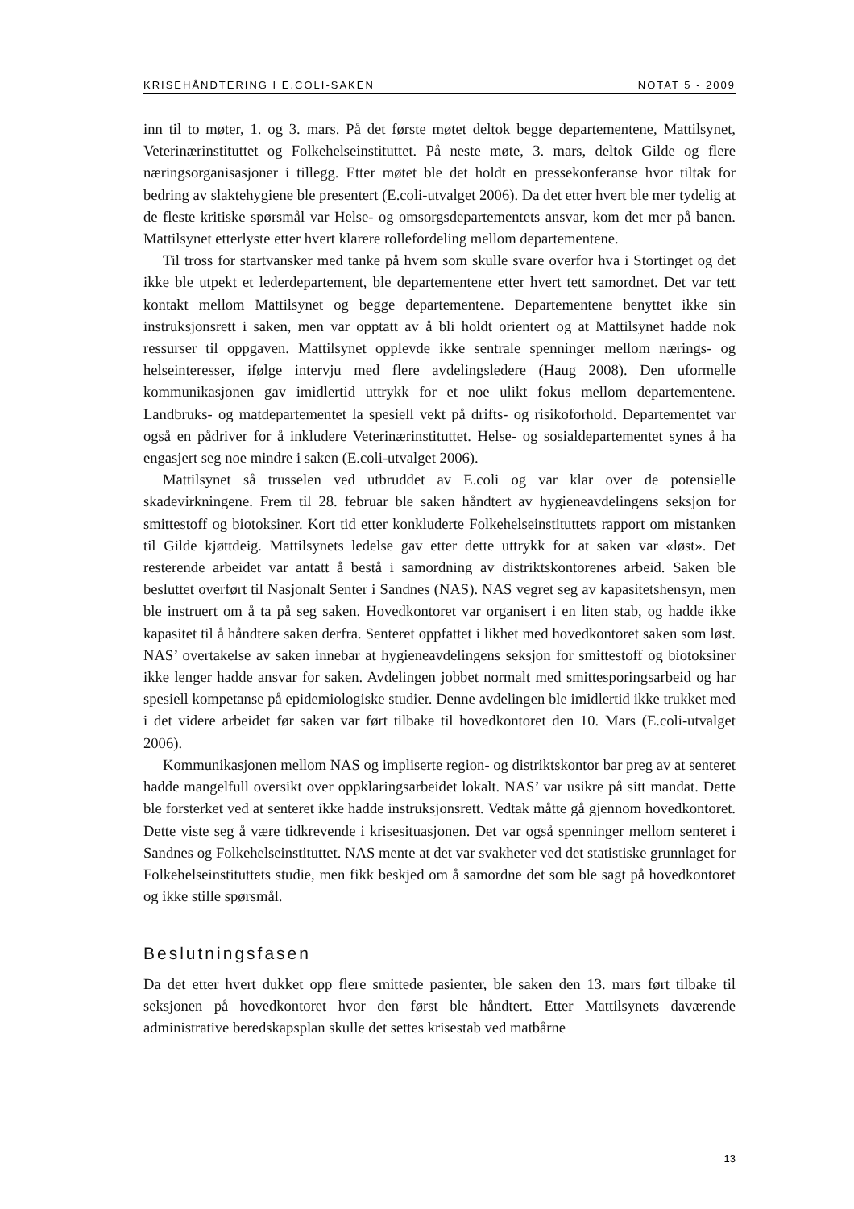KRISEHÅNDTERING I E.COLI-SAKEN NOTAT 5 - 2009
inn til to møter, 1. og 3. mars. På det første møtet deltok begge departementene, Mattilsynet, Veterinærinstituttet og Folkehelseinstituttet. På neste møte, 3. mars, deltok Gilde og flere næringsorganisasjoner i tillegg. Etter møtet ble det holdt en pressekonferanse hvor tiltak for bedring av slaktehygiene ble presentert (E.coli-utvalget 2006). Da det etter hvert ble mer tydelig at de fleste kritiske spørsmål var Helse- og omsorgsdepartementets ansvar, kom det mer på banen. Mattilsynet etterlyste etter hvert klarere rollefordeling mellom departementene.
Til tross for startvansker med tanke på hvem som skulle svare overfor hva i Stortinget og det ikke ble utpekt et lederdepartement, ble departementene etter hvert tett samordnet. Det var tett kontakt mellom Mattilsynet og begge departementene. Departementene benyttet ikke sin instruksjonsrett i saken, men var opptatt av å bli holdt orientert og at Mattilsynet hadde nok ressurser til oppgaven. Mattilsynet opplevde ikke sentrale spenninger mellom nærings- og helseinteresser, ifølge intervju med flere avdelingsledere (Haug 2008). Den uformelle kommunikasjonen gav imidlertid uttrykk for et noe ulikt fokus mellom departementene. Landbruks- og matdepartementet la spesiell vekt på drifts- og risikoforhold. Departementet var også en pådriver for å inkludere Veterinærinstituttet. Helse- og sosialdepartementet synes å ha engasjert seg noe mindre i saken (E.coli-utvalget 2006).
Mattilsynet så trusselen ved utbruddet av E.coli og var klar over de potensielle skadevirkningene. Frem til 28. februar ble saken håndtert av hygieneavdelingens seksjon for smittestoff og biotoksiner. Kort tid etter konkluderte Folkehelseinstituttets rapport om mistanken til Gilde kjøttdeig. Mattilsynets ledelse gav etter dette uttrykk for at saken var «løst». Det resterende arbeidet var antatt å bestå i samordning av distriktskontorenes arbeid. Saken ble besluttet overført til Nasjonalt Senter i Sandnes (NAS). NAS vegret seg av kapasitetshensyn, men ble instruert om å ta på seg saken. Hovedkontoret var organisert i en liten stab, og hadde ikke kapasitet til å håndtere saken derfra. Senteret oppfattet i likhet med hovedkontoret saken som løst. NAS’ overtakelse av saken innebar at hygieneavdelingens seksjon for smittestoff og biotoksiner ikke lenger hadde ansvar for saken. Avdelingen jobbet normalt med smittesporingsarbeid og har spesiell kompetanse på epidemiologiske studier. Denne avdelingen ble imidlertid ikke trukket med i det videre arbeidet før saken var ført tilbake til hovedkontoret den 10. Mars (E.coli-utvalget 2006).
Kommunikasjonen mellom NAS og impliserte region- og distriktskontor bar preg av at senteret hadde mangelfull oversikt over oppklaringsarbeidet lokalt. NAS’ var usikre på sitt mandat. Dette ble forsterket ved at senteret ikke hadde instruksjonsrett. Vedtak måtte gå gjennom hovedkontoret. Dette viste seg å være tidkrevende i krisesituasjonen. Det var også spenninger mellom senteret i Sandnes og Folkehelseinstituttet. NAS mente at det var svakheter ved det statistiske grunnlaget for Folkehelseinstituttets studie, men fikk beskjed om å samordne det som ble sagt på hovedkontoret og ikke stille spørsmål.
Beslutningsfasen
Da det etter hvert dukket opp flere smittede pasienter, ble saken den 13. mars ført tilbake til seksjonen på hovedkontoret hvor den først ble håndtert. Etter Mattilsynets daværende administrative beredskapsplan skulle det settes krisestab ved matbårne
13